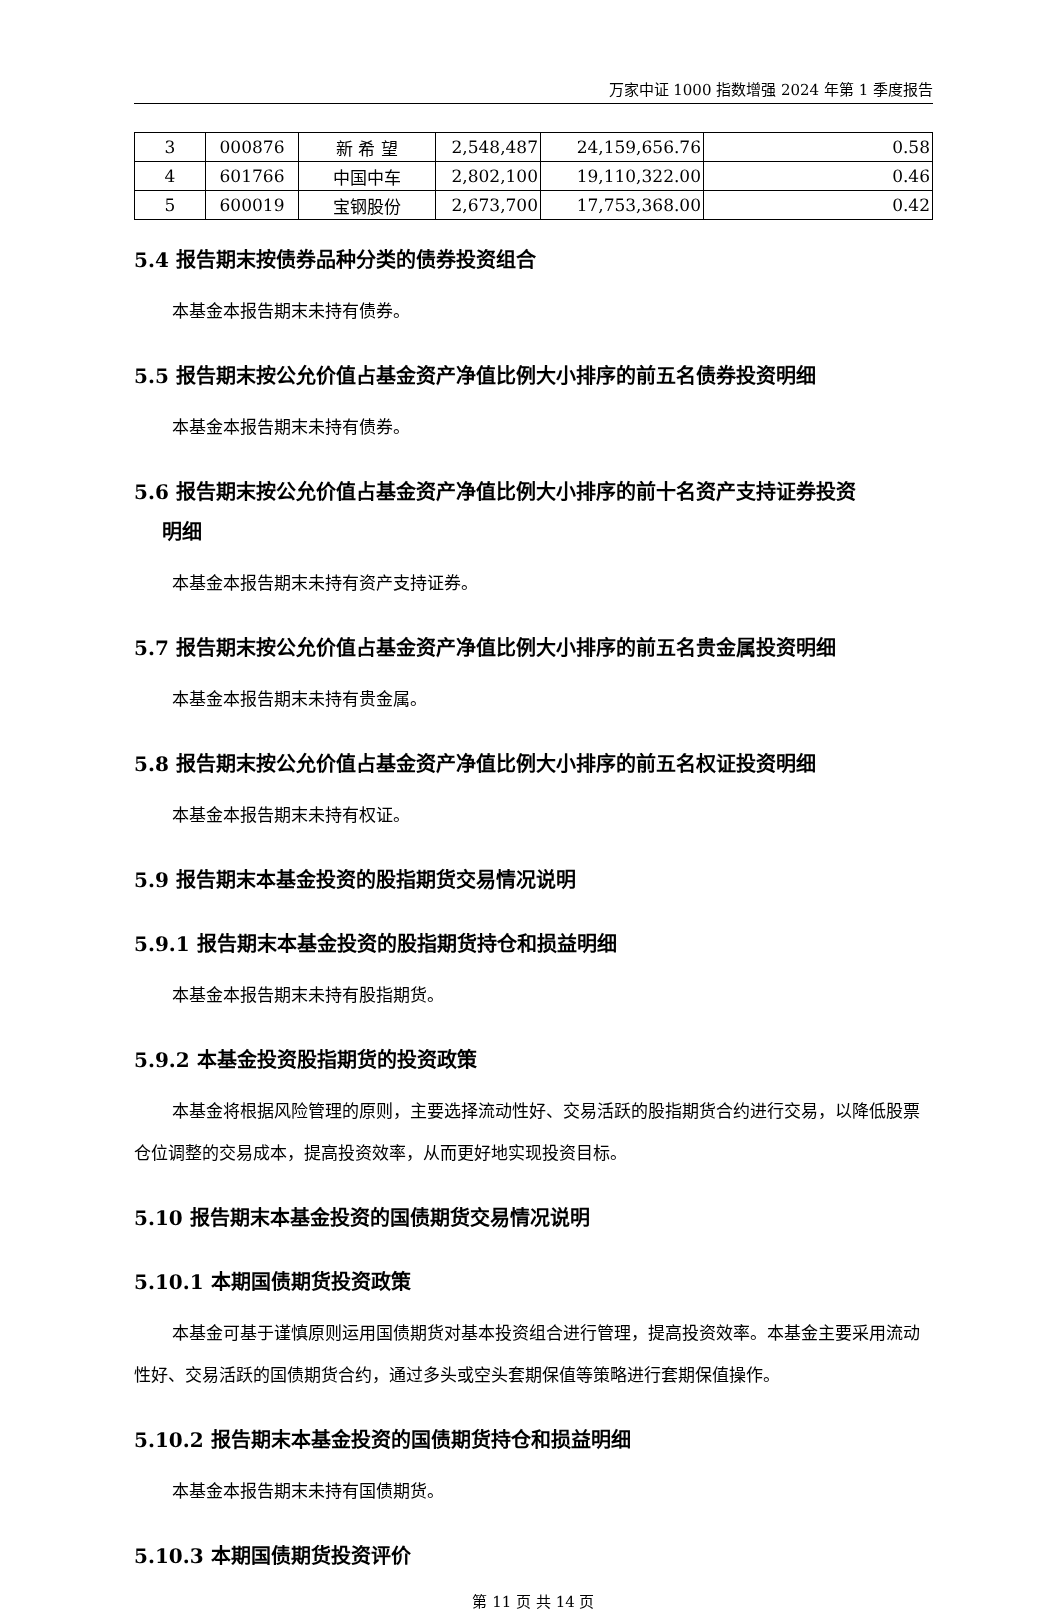万家中证 1000 指数增强 2024 年第 1 季度报告
| 3 | 000876 | 新 希 望 | 2,548,487 | 24,159,656.76 | 0.58 |
| 4 | 601766 | 中国中车 | 2,802,100 | 19,110,322.00 | 0.46 |
| 5 | 600019 | 宝钢股份 | 2,673,700 | 17,753,368.00 | 0.42 |
5.4 报告期末按债券品种分类的债券投资组合
本基金本报告期末未持有债券。
5.5 报告期末按公允价值占基金资产净值比例大小排序的前五名债券投资明细
本基金本报告期末未持有债券。
5.6 报告期末按公允价值占基金资产净值比例大小排序的前十名资产支持证券投资
明细
本基金本报告期末未持有资产支持证券。
5.7 报告期末按公允价值占基金资产净值比例大小排序的前五名贵金属投资明细
本基金本报告期末未持有贵金属。
5.8 报告期末按公允价值占基金资产净值比例大小排序的前五名权证投资明细
本基金本报告期末未持有权证。
5.9 报告期末本基金投资的股指期货交易情况说明
5.9.1 报告期末本基金投资的股指期货持仓和损益明细
本基金本报告期末未持有股指期货。
5.9.2 本基金投资股指期货的投资政策
本基金将根据风险管理的原则，主要选择流动性好、交易活跃的股指期货合约进行交易，以降低股票仓位调整的交易成本，提高投资效率，从而更好地实现投资目标。
5.10 报告期末本基金投资的国债期货交易情况说明
5.10.1 本期国债期货投资政策
本基金可基于谨慎原则运用国债期货对基本投资组合进行管理，提高投资效率。本基金主要采用流动性好、交易活跃的国债期货合约，通过多头或空头套期保值等策略进行套期保值操作。
5.10.2 报告期末本基金投资的国债期货持仓和损益明细
本基金本报告期末未持有国债期货。
5.10.3 本期国债期货投资评价
第 11 页 共 14 页